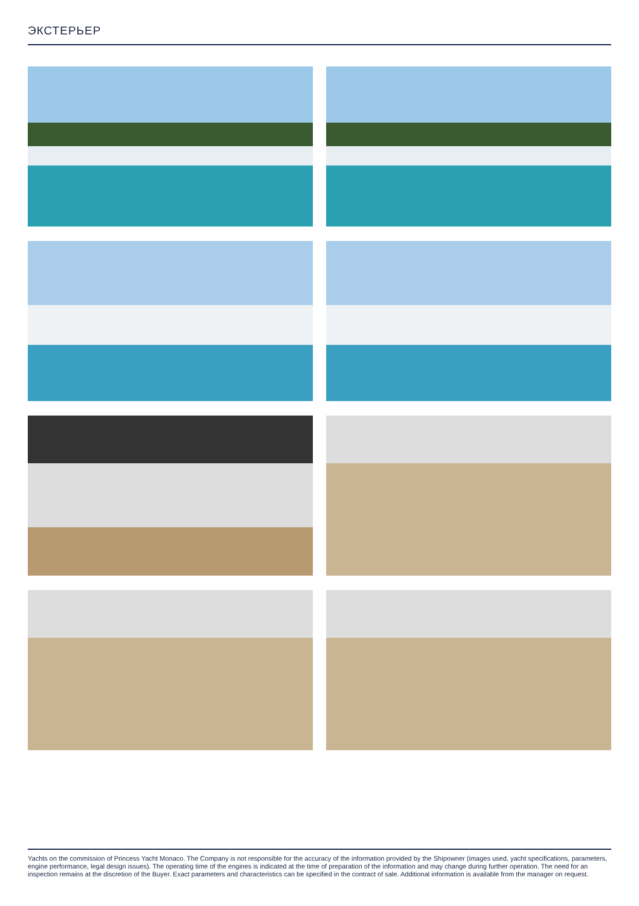ЭКСТЕРЬЕР
Yachts on the commission of Princess Yacht Monaco. The Company is not responsible for the accuracy of the information provided by the Shipowner (images used, yacht specifications, parameters, engine performance, legal design issues). The operating time of the engines is indicated at the time of preparation of the information and may change during further operation. The need for an inspection remains at the discretion of the Buyer. Exact parameters and characteristics can be specified in the contract of sale. Additional information is available from the manager on request.